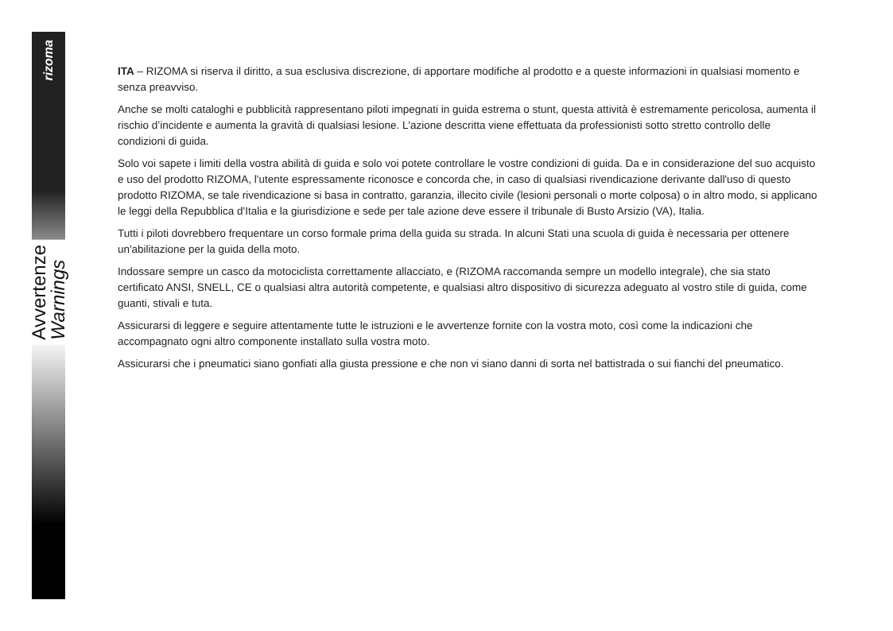rizoma
Avvertenze
Warnings
ITA – RIZOMA si riserva il diritto, a sua esclusiva discrezione, di apportare modifiche al prodotto e a queste informazioni in qualsiasi momento e senza preavviso.
Anche se molti cataloghi e pubblicità rappresentano piloti impegnati in guida estrema o stunt, questa attività è estremamente pericolosa, aumenta il rischio d’incidente e aumenta la gravità di qualsiasi lesione. L'azione descritta viene effettuata da professionisti sotto stretto controllo delle condizioni di guida.
Solo voi sapete i limiti della vostra abilità di guida e solo voi potete controllare le vostre condizioni di guida. Da e in considerazione del suo acquisto e uso del prodotto RIZOMA, l'utente espressamente riconosce e concorda che, in caso di qualsiasi rivendicazione derivante dall'uso di questo prodotto RIZOMA, se tale rivendicazione si basa in contratto, garanzia, illecito civile (lesioni personali o morte colposa) o in altro modo, si applicano le leggi della Repubblica d'Italia e la giurisdizione e sede per tale azione deve essere il tribunale di Busto Arsizio (VA), Italia.
Tutti i piloti dovrebbero frequentare un corso formale prima della guida su strada. In alcuni Stati una scuola di guida è necessaria per ottenere un'abilitazione per la guida della moto.
Indossare sempre un casco da motociclista correttamente allacciato, e (RIZOMA raccomanda sempre un modello integrale), che sia stato certificato ANSI, SNELL, CE o qualsiasi altra autorità competente, e qualsiasi altro dispositivo di sicurezza adeguato al vostro stile di guida, come guanti, stivali e tuta.
Assicurarsi di leggere e seguire attentamente tutte le istruzioni e le avvertenze fornite con la vostra moto, così come la indicazioni che accompagnato ogni altro componente installato sulla vostra moto.
Assicurarsi che i pneumatici siano gonfiati alla giusta pressione e che non vi siano danni di sorta nel battistrada o sui fianchi del pneumatico.